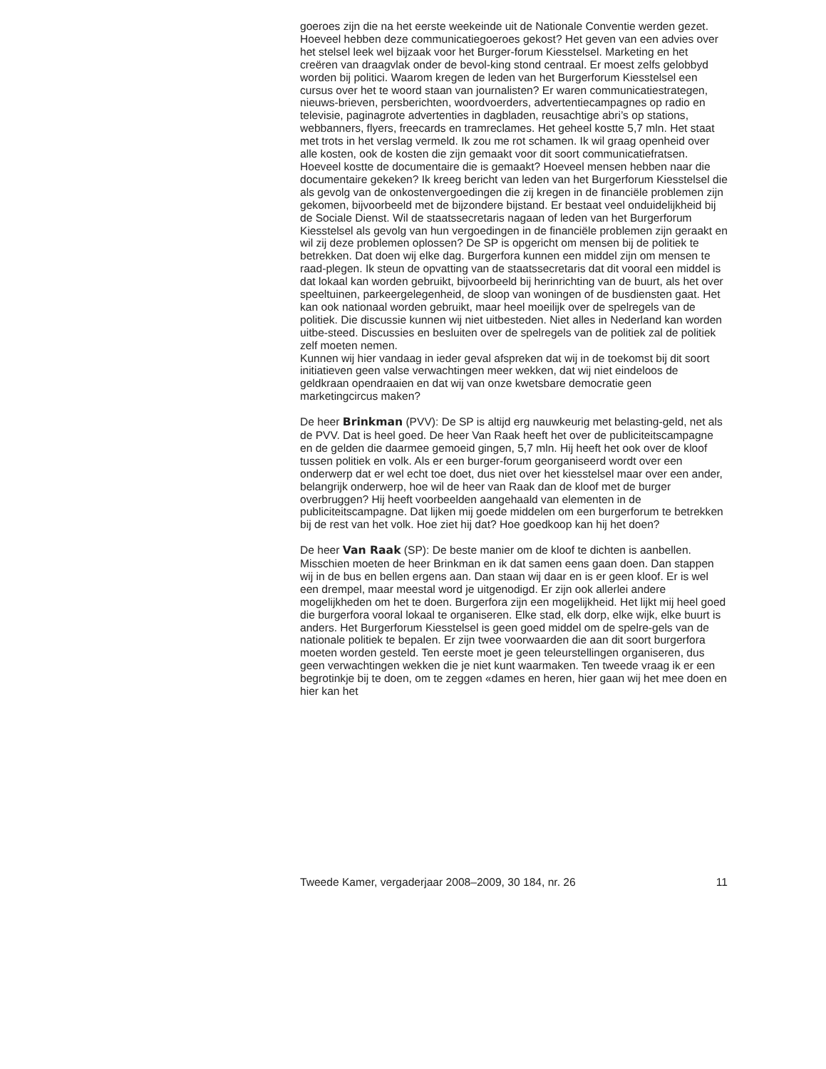goeroes zijn die na het eerste weekeinde uit de Nationale Conventie werden gezet. Hoeveel hebben deze communicatiegoeroes gekost? Het geven van een advies over het stelsel leek wel bijzaak voor het Burger-forum Kiesstelsel. Marketing en het creëren van draagvlak onder de bevol-king stond centraal. Er moest zelfs gelobbyd worden bij politici. Waarom kregen de leden van het Burgerforum Kiesstelsel een cursus over het te woord staan van journalisten? Er waren communicatiestrategen, nieuws-brieven, persberichten, woordvoerders, advertentiecampagnes op radio en televisie, paginagrote advertenties in dagbladen, reusachtige abri’s op stations, webbanners, flyers, freecards en tramreclames. Het geheel kostte 5,7 mln. Het staat met trots in het verslag vermeld. Ik zou me rot schamen. Ik wil graag openheid over alle kosten, ook de kosten die zijn gemaakt voor dit soort communicatiefratsen. Hoeveel kostte de documentaire die is gemaakt? Hoeveel mensen hebben naar die documentaire gekeken? Ik kreeg bericht van leden van het Burgerforum Kiesstelsel die als gevolg van de onkostenvergoedingen die zij kregen in de financiële problemen zijn gekomen, bijvoorbeeld met de bijzondere bijstand. Er bestaat veel onduidelijkheid bij de Sociale Dienst. Wil de staatssecretaris nagaan of leden van het Burgerforum Kiesstelsel als gevolg van hun vergoedingen in de financiële problemen zijn geraakt en wil zij deze problemen oplossen? De SP is opgericht om mensen bij de politiek te betrekken. Dat doen wij elke dag. Burgerfora kunnen een middel zijn om mensen te raad-plegen. Ik steun de opvatting van de staatssecretaris dat dit vooral een middel is dat lokaal kan worden gebruikt, bijvoorbeeld bij herinrichting van de buurt, als het over speeltuinen, parkeergelegenheid, de sloop van woningen of de busdiensten gaat. Het kan ook nationaal worden gebruikt, maar heel moeilijk over de spelregels van de politiek. Die discussie kunnen wij niet uitbesteden. Niet alles in Nederland kan worden uitbe-steed. Discussies en besluiten over de spelregels van de politiek zal de politiek zelf moeten nemen.
Kunnen wij hier vandaag in ieder geval afspreken dat wij in de toekomst bij dit soort initiatieven geen valse verwachtingen meer wekken, dat wij niet eindeloos de geldkraan opendraaien en dat wij van onze kwetsbare democratie geen marketingcircus maken?
De heer Brinkman (PVV): De SP is altijd erg nauwkeurig met belasting-geld, net als de PVV. Dat is heel goed. De heer Van Raak heeft het over de publiciteitscampagne en de gelden die daarmee gemoeid gingen, 5,7 mln. Hij heeft het ook over de kloof tussen politiek en volk. Als er een burger-forum georganiseerd wordt over een onderwerp dat er wel echt toe doet, dus niet over het kiesstelsel maar over een ander, belangrijk onderwerp, hoe wil de heer van Raak dan de kloof met de burger overbruggen? Hij heeft voorbeelden aangehaald van elementen in de publiciteitscampagne. Dat lijken mij goede middelen om een burgerforum te betrekken bij de rest van het volk. Hoe ziet hij dat? Hoe goedkoop kan hij het doen?
De heer Van Raak (SP): De beste manier om de kloof te dichten is aanbellen. Misschien moeten de heer Brinkman en ik dat samen eens gaan doen. Dan stappen wij in de bus en bellen ergens aan. Dan staan wij daar en is er geen kloof. Er is wel een drempel, maar meestal word je uitgenodigd. Er zijn ook allerlei andere mogelijkheden om het te doen. Burgerfora zijn een mogelijkheid. Het lijkt mij heel goed die burgerfora vooral lokaal te organiseren. Elke stad, elk dorp, elke wijk, elke buurt is anders. Het Burgerforum Kiesstelsel is geen goed middel om de spelre-gels van de nationale politiek te bepalen. Er zijn twee voorwaarden die aan dit soort burgerfora moeten worden gesteld. Ten eerste moet je geen teleurstellingen organiseren, dus geen verwachtingen wekken die je niet kunt waarmaken. Ten tweede vraag ik er een begrotinkje bij te doen, om te zeggen «dames en heren, hier gaan wij het mee doen en hier kan het
Tweede Kamer, vergaderjaar 2008–2009, 30 184, nr. 26 11